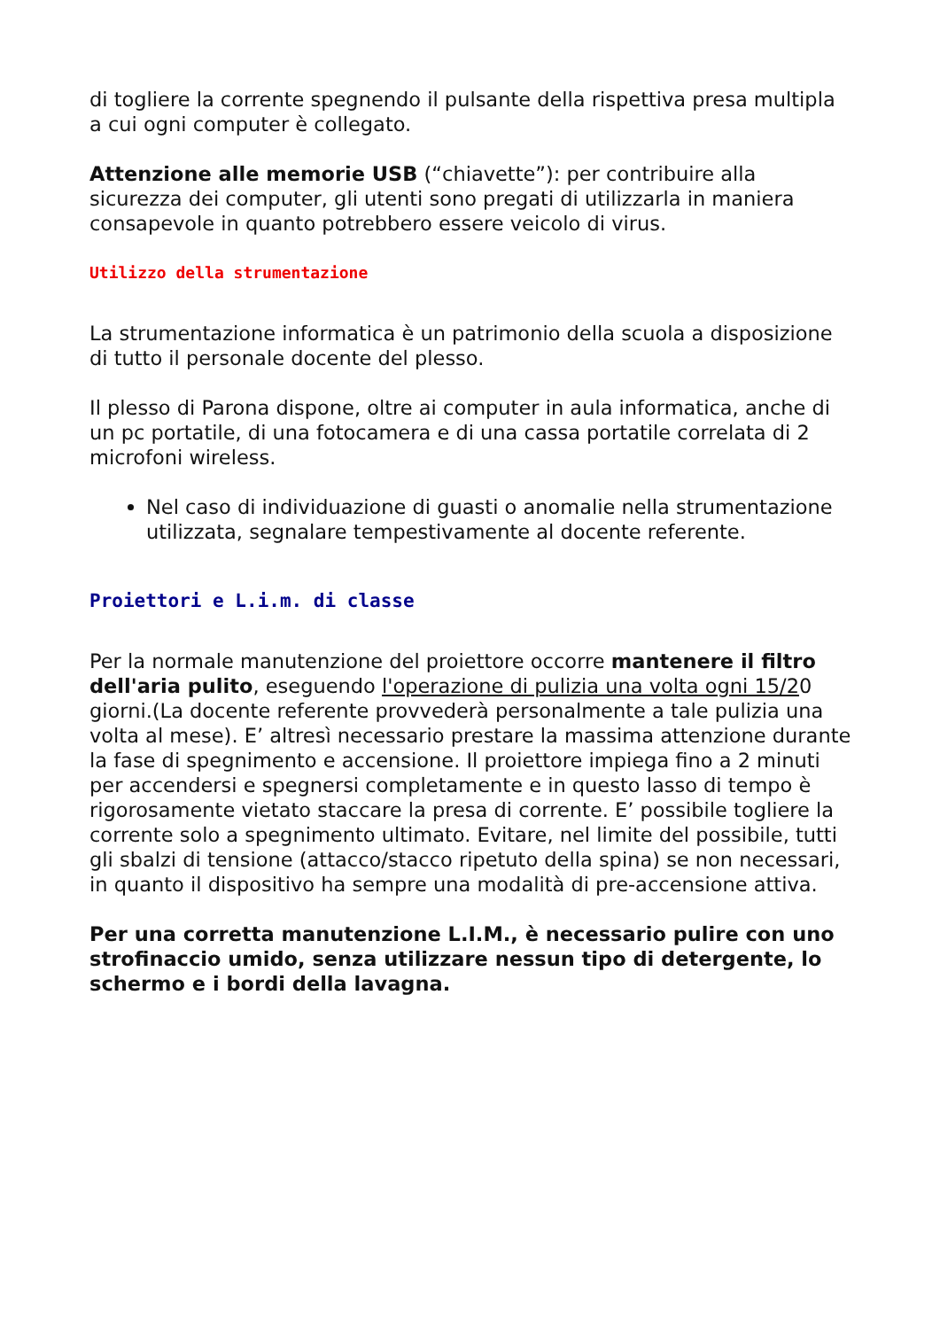di togliere la corrente spegnendo il pulsante della rispettiva presa multipla a cui ogni computer è collegato.
Attenzione alle memorie USB (“chiavette”): per contribuire alla sicurezza dei computer, gli utenti sono pregati di utilizzarla in maniera consapevole in quanto potrebbero essere veicolo di virus.
Utilizzo della strumentazione
La strumentazione informatica è un patrimonio della scuola a disposizione di tutto il personale docente del plesso.
Il plesso di Parona dispone, oltre ai computer in aula informatica, anche di un pc portatile, di una fotocamera e di una cassa portatile correlata di 2 microfoni wireless.
Nel caso di individuazione di guasti o anomalie nella strumentazione utilizzata, segnalare tempestivamente al docente referente.
Proiettori e L.i.m. di classe
Per la normale manutenzione del proiettore occorre mantenere il filtro dell'aria pulito, eseguendo l'operazione di pulizia una volta ogni 15/20 giorni.(La docente referente provvederà personalmente a tale pulizia una volta al mese). E’ altresì necessario prestare la massima attenzione durante la fase di spegnimento e accensione. Il proiettore impiega fino a 2 minuti per accendersi e spegnersi completamente e in questo lasso di tempo è rigorosamente vietato staccare la presa di corrente. E’ possibile togliere la corrente solo a spegnimento ultimato. Evitare, nel limite del possibile, tutti gli sbalzi di tensione (attacco/stacco ripetuto della spina) se non necessari, in quanto il dispositivo ha sempre una modalità di pre-accensione attiva.
Per una corretta manutenzione L.I.M., è necessario pulire con uno strofinaccio umido, senza utilizzare nessun tipo di detergente, lo schermo e i bordi della lavagna.